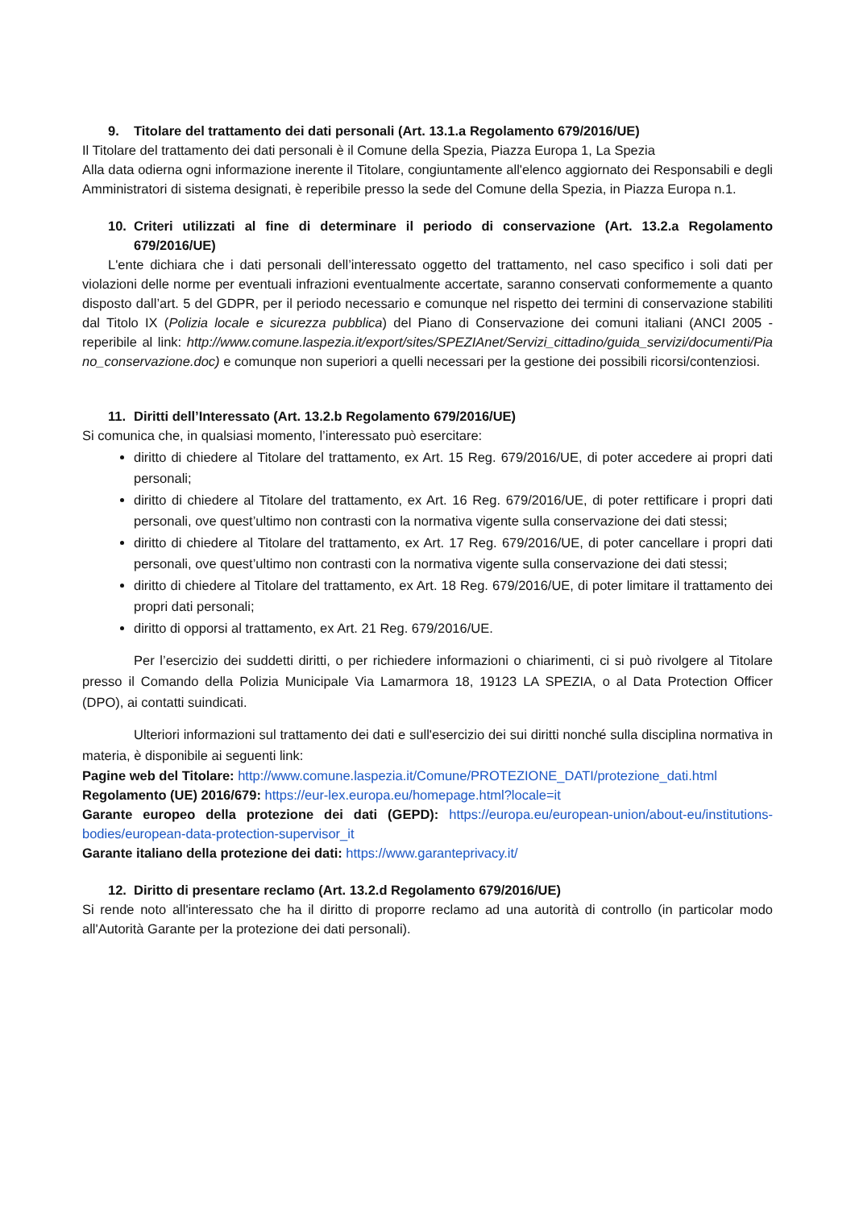9. Titolare del trattamento dei dati personali (Art. 13.1.a Regolamento 679/2016/UE)
Il Titolare del trattamento dei dati personali è il Comune della Spezia, Piazza Europa 1, La Spezia
Alla data odierna ogni informazione inerente il Titolare, congiuntamente all'elenco aggiornato dei Responsabili e degli Amministratori di sistema designati, è reperibile presso la sede del Comune della Spezia, in Piazza Europa n.1.
10. Criteri utilizzati al fine di determinare il periodo di conservazione (Art. 13.2.a Regolamento 679/2016/UE)
L'ente dichiara che i dati personali dell’interessato oggetto del trattamento, nel caso specifico i soli dati per violazioni delle norme per eventuali infrazioni eventualmente accertate, saranno conservati conformemente a quanto disposto dall’art. 5 del GDPR, per il periodo necessario e comunque nel rispetto dei termini di conservazione stabiliti dal Titolo IX (Polizia locale e sicurezza pubblica) del Piano di Conservazione dei comuni italiani (ANCI 2005 - reperibile al link: http://www.comune.laspezia.it/export/sites/SPEZIAnet/Servizi_cittadino/guida_servizi/documenti/Piano_conservazione.doc) e comunque non superiori a quelli necessari per la gestione dei possibili ricorsi/contenziosi.
11. Diritti dell’Interessato (Art. 13.2.b Regolamento 679/2016/UE)
Si comunica che, in qualsiasi momento, l’interessato può esercitare:
diritto di chiedere al Titolare del trattamento, ex Art. 15 Reg. 679/2016/UE, di poter accedere ai propri dati personali;
diritto di chiedere al Titolare del trattamento, ex Art. 16 Reg. 679/2016/UE, di poter rettificare i propri dati personali, ove quest’ultimo non contrasti con la normativa vigente sulla conservazione dei dati stessi;
diritto di chiedere al Titolare del trattamento, ex Art. 17 Reg. 679/2016/UE, di poter cancellare i propri dati personali, ove quest’ultimo non contrasti con la normativa vigente sulla conservazione dei dati stessi;
diritto di chiedere al Titolare del trattamento, ex Art. 18 Reg. 679/2016/UE, di poter limitare il trattamento dei propri dati personali;
diritto di opporsi al trattamento, ex Art. 21 Reg. 679/2016/UE.
Per l’esercizio dei suddetti diritti, o per richiedere informazioni o chiarimenti, ci si può rivolgere al Titolare presso il Comando della Polizia Municipale Via Lamarmora 18, 19123 LA SPEZIA, o al Data Protection Officer (DPO), ai contatti suindicati.
Ulteriori informazioni sul trattamento dei dati e sull'esercizio dei sui diritti nonché sulla disciplina normativa in materia, è disponibile ai seguenti link:
Pagine web del Titolare: http://www.comune.laspezia.it/Comune/PROTEZIONE_DATI/protezione_dati.html
Regolamento (UE) 2016/679: https://eur-lex.europa.eu/homepage.html?locale=it
Garante europeo della protezione dei dati (GEPD): https://europa.eu/european-union/about-eu/institutions-bodies/european-data-protection-supervisor_it
Garante italiano della protezione dei dati: https://www.garanteprivacy.it/
12. Diritto di presentare reclamo (Art. 13.2.d Regolamento 679/2016/UE)
Si rende noto all'interessato che ha il diritto di proporre reclamo ad una autorità di controllo (in particolar modo all'Autorità Garante per la protezione dei dati personali).